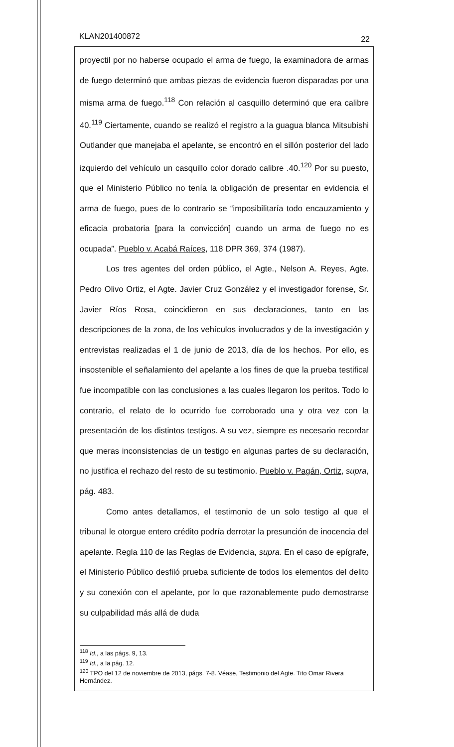KLAN201400872 22
proyectil por no haberse ocupado el arma de fuego, la examinadora de armas de fuego determinó que ambas piezas de evidencia fueron disparadas por una misma arma de fuego.<sup>118</sup> Con relación al casquillo determinó que era calibre 40.<sup>119</sup> Ciertamente, cuando se realizó el registro a la guagua blanca Mitsubishi Outlander que manejaba el apelante, se encontró en el sillón posterior del lado izquierdo del vehículo un casquillo color dorado calibre .40.<sup>120</sup> Por su puesto, que el Ministerio Público no tenía la obligación de presentar en evidencia el arma de fuego, pues de lo contrario se “imposibilitaría todo encauzamiento y eficacia probatoria [para la convicción] cuando un arma de fuego no es ocupada”. Pueblo v. Acabá Raíces, 118 DPR 369, 374 (1987).
Los tres agentes del orden público, el Agte., Nelson A. Reyes, Agte. Pedro Olivo Ortiz, el Agte. Javier Cruz González y el investigador forense, Sr. Javier Ríos Rosa, coincidieron en sus declaraciones, tanto en las descripciones de la zona, de los vehículos involucrados y de la investigación y entrevistas realizadas el 1 de junio de 2013, día de los hechos. Por ello, es insostenible el señalamiento del apelante a los fines de que la prueba testifical fue incompatible con las conclusiones a las cuales llegaron los peritos. Todo lo contrario, el relato de lo ocurrido fue corroborado una y otra vez con la presentación de los distintos testigos. A su vez, siempre es necesario recordar que meras inconsistencias de un testigo en algunas partes de su declaración, no justifica el rechazo del resto de su testimonio. Pueblo v. Pagán, Ortiz, supra, pág. 483.
Como antes detallamos, el testimonio de un solo testigo al que el tribunal le otorgue entero crédito podría derrotar la presunción de inocencia del apelante. Regla 110 de las Reglas de Evidencia, supra. En el caso de epígrafe, el Ministerio Público desfiló prueba suficiente de todos los elementos del delito y su conexión con el apelante, por lo que razonablemente pudo demostrarse su culpabilidad más allá de duda
<sup>118</sup> Id., a las págs. 9, 13.
<sup>119</sup> Id., a la pág. 12.
<sup>120</sup> TPO del 12 de noviembre de 2013, págs. 7-8. Véase, Testimonio del Agte. Tito Omar Rivera Hernández.